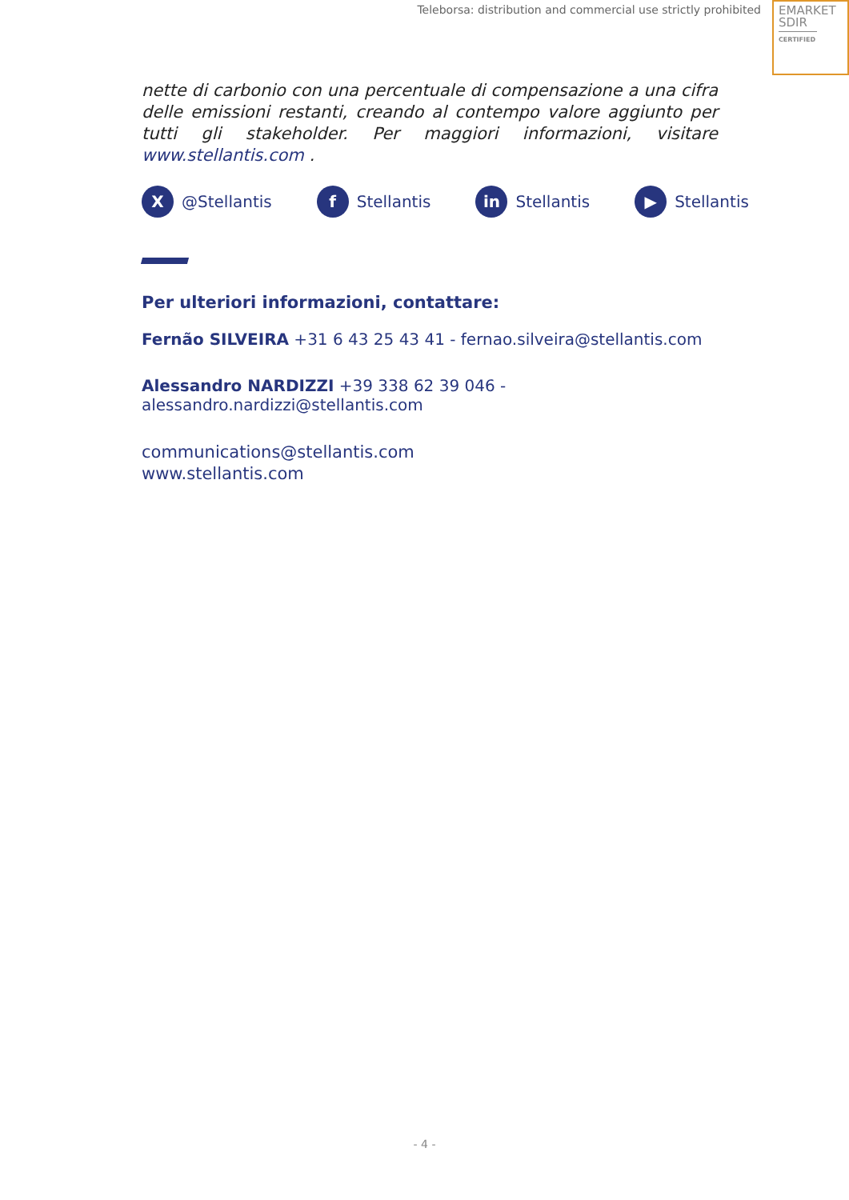Teleborsa: distribution and commercial use strictly prohibited
EMARKET
SDIR
CERTIFIED
nette di carbonio con una percentuale di compensazione a una cifra delle emissioni restanti, creando al contempo valore aggiunto per tutti gli stakeholder. Per maggiori informazioni, visitare www.stellantis.com .
X @Stellantis
f Stellantis
in Stellantis
▶ Stellantis
Per ulteriori informazioni, contattare:
Fernão SILVEIRA +31 6 43 25 43 41 - fernao.silveira@stellantis.com
Alessandro NARDIZZI +39 338 62 39 046 - alessandro.nardizzi@stellantis.com
communications@stellantis.com
www.stellantis.com
- 4 -